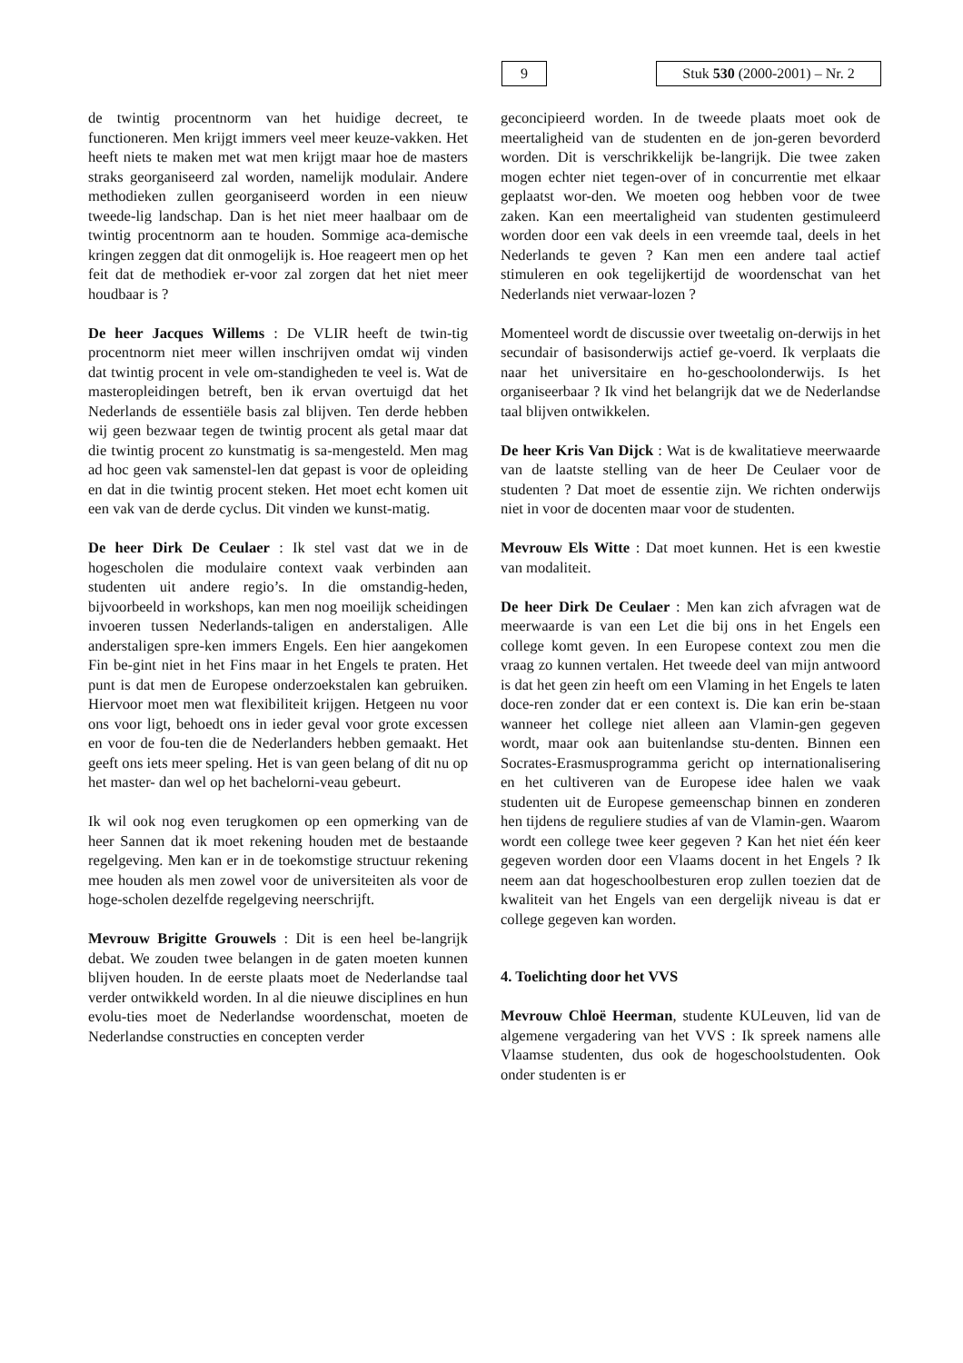9 Stuk 530 (2000-2001) – Nr. 2
de twintig procentnorm van het huidige decreet, te functioneren. Men krijgt immers veel meer keuze-vakken. Het heeft niets te maken met wat men krijgt maar hoe de masters straks georganiseerd zal worden, namelijk modulair. Andere methodieken zullen georganiseerd worden in een nieuw tweede-lig landschap. Dan is het niet meer haalbaar om de twintig procentnorm aan te houden. Sommige aca-demische kringen zeggen dat dit onmogelijk is. Hoe reageert men op het feit dat de methodiek er-voor zal zorgen dat het niet meer houdbaar is ?
De heer Jacques Willems : De VLIR heeft de twin-tig procentnorm niet meer willen inschrijven omdat wij vinden dat twintig procent in vele om-standigheden te veel is. Wat de masteropleidingen betreft, ben ik ervan overtuigd dat het Nederlands de essentiële basis zal blijven. Ten derde hebben wij geen bezwaar tegen de twintig procent als getal maar dat die twintig procent zo kunstmatig is sa-mengesteld. Men mag ad hoc geen vak samenstel-len dat gepast is voor de opleiding en dat in die twintig procent steken. Het moet echt komen uit een vak van de derde cyclus. Dit vinden we kunst-matig.
De heer Dirk De Ceulaer : Ik stel vast dat we in de hogescholen die modulaire context vaak verbinden aan studenten uit andere regio’s. In die omstandig-heden, bijvoorbeeld in workshops, kan men nog moeilijk scheidingen invoeren tussen Nederlands-taligen en anderstaligen. Alle anderstaligen spre-ken immers Engels. Een hier aangekomen Fin be-gint niet in het Fins maar in het Engels te praten. Het punt is dat men de Europese onderzoekstalen kan gebruiken. Hiervoor moet men wat flexibiliteit krijgen. Hetgeen nu voor ons voor ligt, behoedt ons in ieder geval voor grote excessen en voor de fou-ten die de Nederlanders hebben gemaakt. Het geeft ons iets meer speling. Het is van geen belang of dit nu op het master- dan wel op het bachelorni-veau gebeurt.
Ik wil ook nog even terugkomen op een opmerking van de heer Sannen dat ik moet rekening houden met de bestaande regelgeving. Men kan er in de toekomstige structuur rekening mee houden als men zowel voor de universiteiten als voor de hoge-scholen dezelfde regelgeving neerschrijft.
Mevrouw Brigitte Grouwels : Dit is een heel be-langrijk debat. We zouden twee belangen in de gaten moeten kunnen blijven houden. In de eerste plaats moet de Nederlandse taal verder ontwikkeld worden. In al die nieuwe disciplines en hun evolu-ties moet de Nederlandse woordenschat, moeten de Nederlandse constructies en concepten verder
geconcipieerd worden. In de tweede plaats moet ook de meertaligheid van de studenten en de jon-geren bevorderd worden. Dit is verschrikkelijk be-langrijk. Die twee zaken mogen echter niet tegen-over of in concurrentie met elkaar geplaatst wor-den. We moeten oog hebben voor de twee zaken. Kan een meertaligheid van studenten gestimuleerd worden door een vak deels in een vreemde taal, deels in het Nederlands te geven ? Kan men een andere taal actief stimuleren en ook tegelijkertijd de woordenschat van het Nederlands niet verwaar-lozen ?
Momenteel wordt de discussie over tweetalig on-derwijs in het secundair of basisonderwijs actief ge-voerd. Ik verplaats die naar het universitaire en ho-geschoolonderwijs. Is het organiseerbaar ? Ik vind het belangrijk dat we de Nederlandse taal blijven ontwikkelen.
De heer Kris Van Dijck : Wat is de kwalitatieve meerwaarde van de laatste stelling van de heer De Ceulaer voor de studenten ? Dat moet de essentie zijn. We richten onderwijs niet in voor de docenten maar voor de studenten.
Mevrouw Els Witte : Dat moet kunnen. Het is een kwestie van modaliteit.
De heer Dirk De Ceulaer : Men kan zich afvragen wat de meerwaarde is van een Let die bij ons in het Engels een college komt geven. In een Europese context zou men die vraag zo kunnen vertalen. Het tweede deel van mijn antwoord is dat het geen zin heeft om een Vlaming in het Engels te laten doce-ren zonder dat er een context is. Die kan erin be-staan wanneer het college niet alleen aan Vlamin-gen gegeven wordt, maar ook aan buitenlandse stu-denten. Binnen een Socrates-Erasmusprogramma gericht op internationalisering en het cultiveren van de Europese idee halen we vaak studenten uit de Europese gemeenschap binnen en zonderen hen tijdens de reguliere studies af van de Vlamin-gen. Waarom wordt een college twee keer gegeven ? Kan het niet één keer gegeven worden door een Vlaams docent in het Engels ? Ik neem aan dat hogeschoolbesturen erop zullen toezien dat de kwaliteit van het Engels van een dergelijk niveau is dat er college gegeven kan worden.
4. Toelichting door het VVS
Mevrouw Chloë Heerman, studente KULeuven, lid van de algemene vergadering van het VVS : Ik spreek namens alle Vlaamse studenten, dus ook de hogeschoolstudenten. Ook onder studenten is er